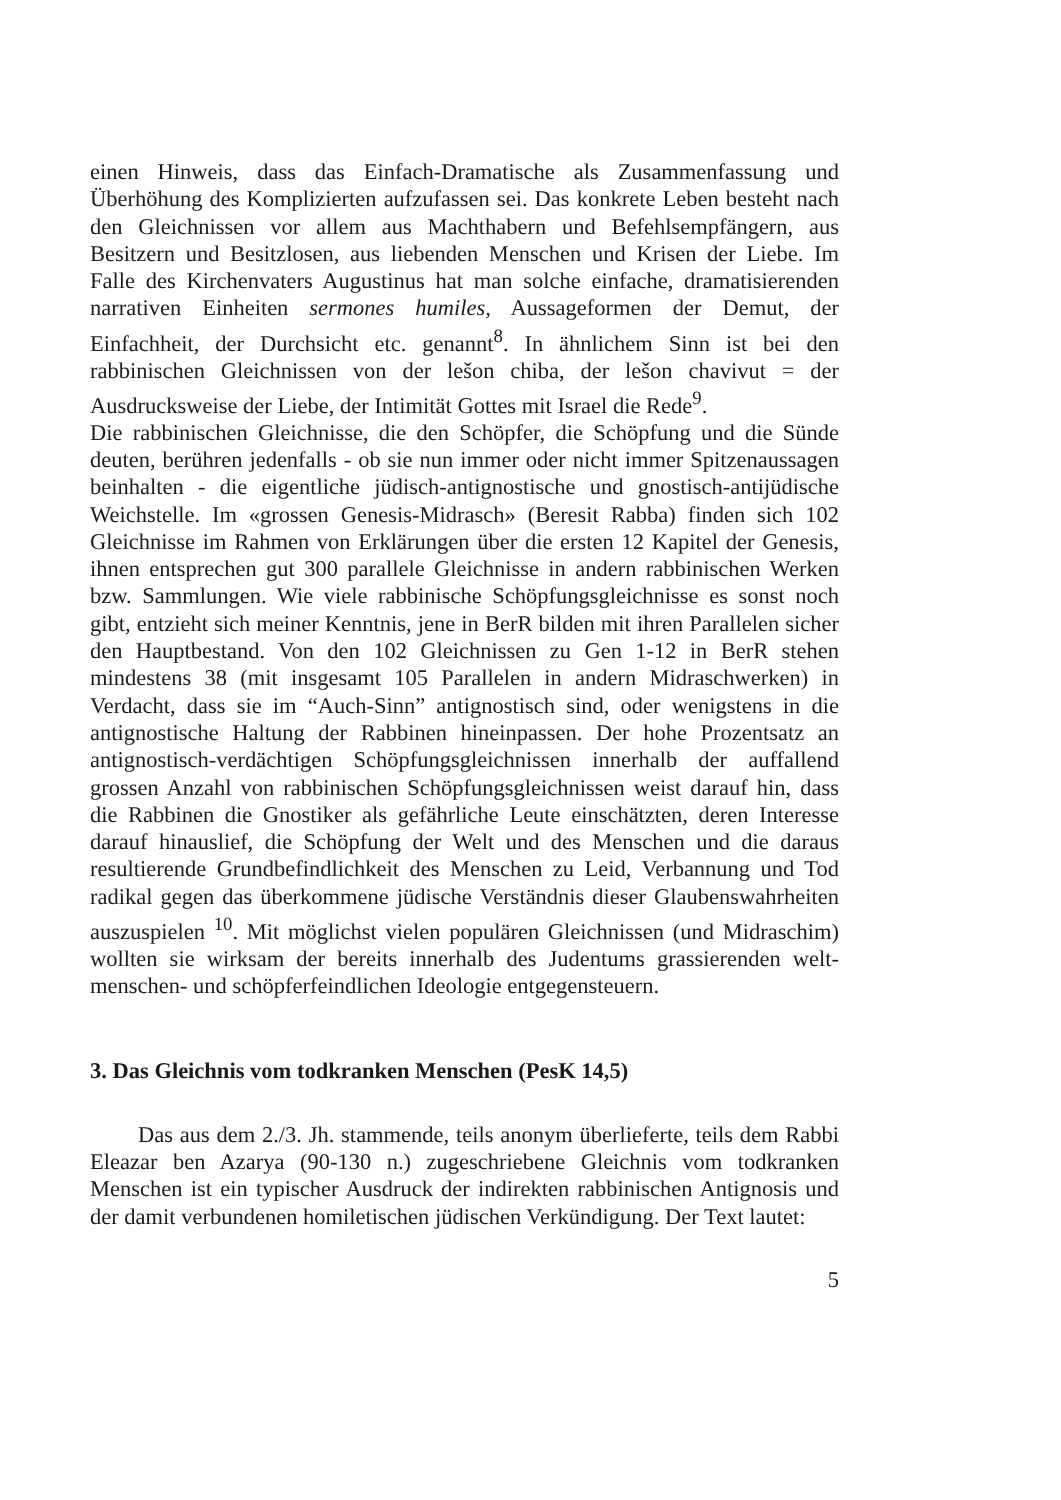einen Hinweis, dass das Einfach-Dramatische als Zusammenfassung und Überhöhung des Komplizierten aufzufassen sei. Das konkrete Leben besteht nach den Gleichnissen vor allem aus Machthabern und Befehlsempfängern, aus Besitzern und Besitzlosen, aus liebenden Menschen und Krisen der Liebe. Im Falle des Kirchenvaters Augustinus hat man solche einfache, dramatisierenden narrativen Einheiten sermones humiles, Aussageformen der Demut, der Einfachheit, der Durchsicht etc. genannt<sup>8</sup>. In ähnlichem Sinn ist bei den rabbinischen Gleichnissen von der lešon chiba, der lešon chavivut = der Ausdrucksweise der Liebe, der Intimität Gottes mit Israel die Rede<sup>9</sup>.
Die rabbinischen Gleichnisse, die den Schöpfer, die Schöpfung und die Sünde deuten, berühren jedenfalls - ob sie nun immer oder nicht immer Spitzenaussagen beinhalten - die eigentliche jüdisch-antignostische und gnostisch-antijüdische Weichstelle. Im «grossen Genesis-Midrasch» (Beresit Rabba) finden sich 102 Gleichnisse im Rahmen von Erklärungen über die ersten 12 Kapitel der Genesis, ihnen entsprechen gut 300 parallele Gleichnisse in andern rabbinischen Werken bzw. Sammlungen. Wie viele rabbinische Schöpfungsgleichnisse es sonst noch gibt, entzieht sich meiner Kenntnis, jene in BerR bilden mit ihren Parallelen sicher den Hauptbestand. Von den 102 Gleichnissen zu Gen 1-12 in BerR stehen mindestens 38 (mit insgesamt 105 Parallelen in andern Midraschwerken) in Verdacht, dass sie im “Auch-Sinn” antignostisch sind, oder wenigstens in die antignostische Haltung der Rabbinen hineinpassen. Der hohe Prozentsatz an antignostisch-verdächtigen Schöpfungsgleichnissen innerhalb der auffallend grossen Anzahl von rabbinischen Schöpfungsgleichnissen weist darauf hin, dass die Rabbinen die Gnostiker als gefährliche Leute einschätzten, deren Interesse darauf hinauslief, die Schöpfung der Welt und des Menschen und die daraus resultierende Grundbefindlichkeit des Menschen zu Leid, Verbannung und Tod radikal gegen das überkommene jüdische Verständnis dieser Glaubenswahrheiten auszuspielen <sup>10</sup>. Mit möglichst vielen populären Gleichnissen (und Midraschim) wollten sie wirksam der bereits innerhalb des Judentums grassierenden welt-menschen- und schöpferfeindlichen Ideologie entgegensteuern.
3. Das Gleichnis vom todkranken Menschen (PesK 14,5)
Das aus dem 2./3. Jh. stammende, teils anonym überlieferte, teils dem Rabbi Eleazar ben Azarya (90-130 n.) zugeschriebene Gleichnis vom todkranken Menschen ist ein typischer Ausdruck der indirekten rabbinischen Antignosis und der damit verbundenen homiletischen jüdischen Verkündigung. Der Text lautet:
5